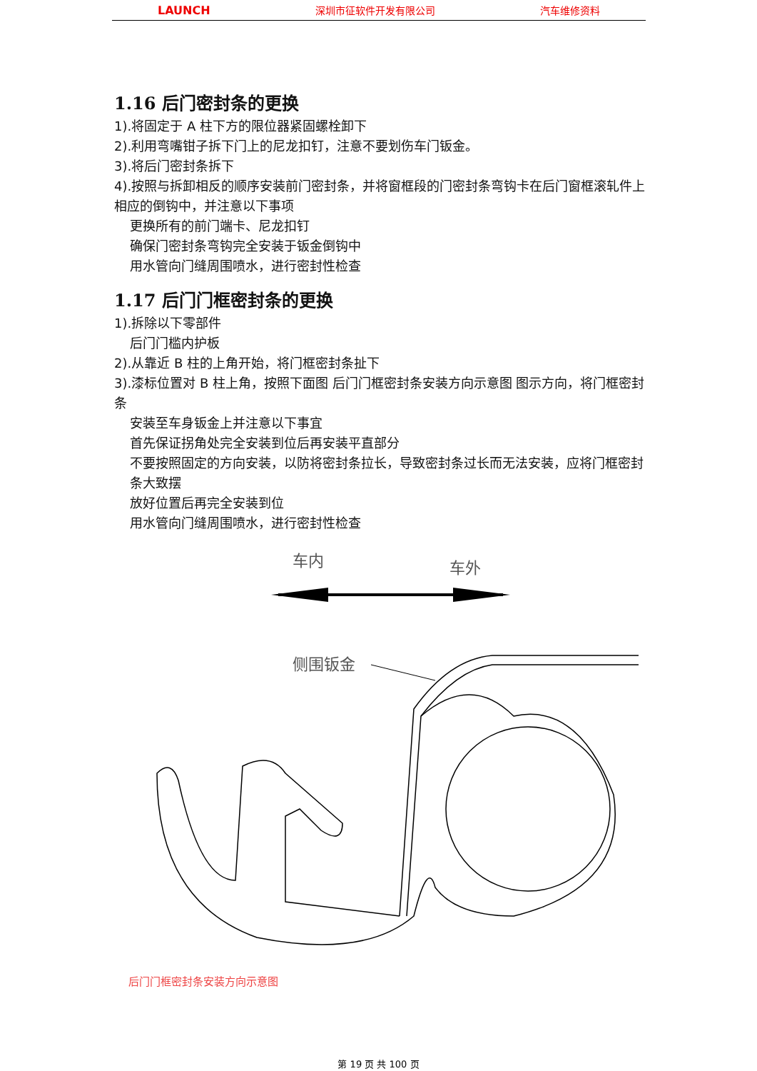LAUNCH 深圳市征软件开发有限公司 汽车维修资料
1.16 后门密封条的更换
1).将固定于 A 柱下方的限位器紧固螺栓卸下
2).利用弯嘴钳子拆下门上的尼龙扣钉，注意不要划伤车门钣金。
3).将后门密封条拆下
4).按照与拆卸相反的顺序安装前门密封条，并将窗框段的门密封条弯钩卡在后门窗框滚轧件上相应的倒钩中，并注意以下事项
更换所有的前门端卡、尼龙扣钉
确保门密封条弯钩完全安装于钣金倒钩中
用水管向门缝周围喷水，进行密封性检查
1.17 后门门框密封条的更换
1).拆除以下零部件
后门门槛内护板
2).从靠近 B 柱的上角开始，将门框密封条扯下
3).漆标位置对 B 柱上角，按照下面图 后门门框密封条安装方向示意图 图示方向，将门框密封条
安装至车身钣金上并注意以下事宜
首先保证拐角处完全安装到位后再安装平直部分
不要按照固定的方向安装，以防将密封条拉长，导致密封条过长而无法安装，应将门框密封条大致摆
放好位置后再完全安装到位
用水管向门缝周围喷水，进行密封性检查
车内
车外
侧围钣金
后门门框密封条安装方向示意图
第 19 页 共 100 页